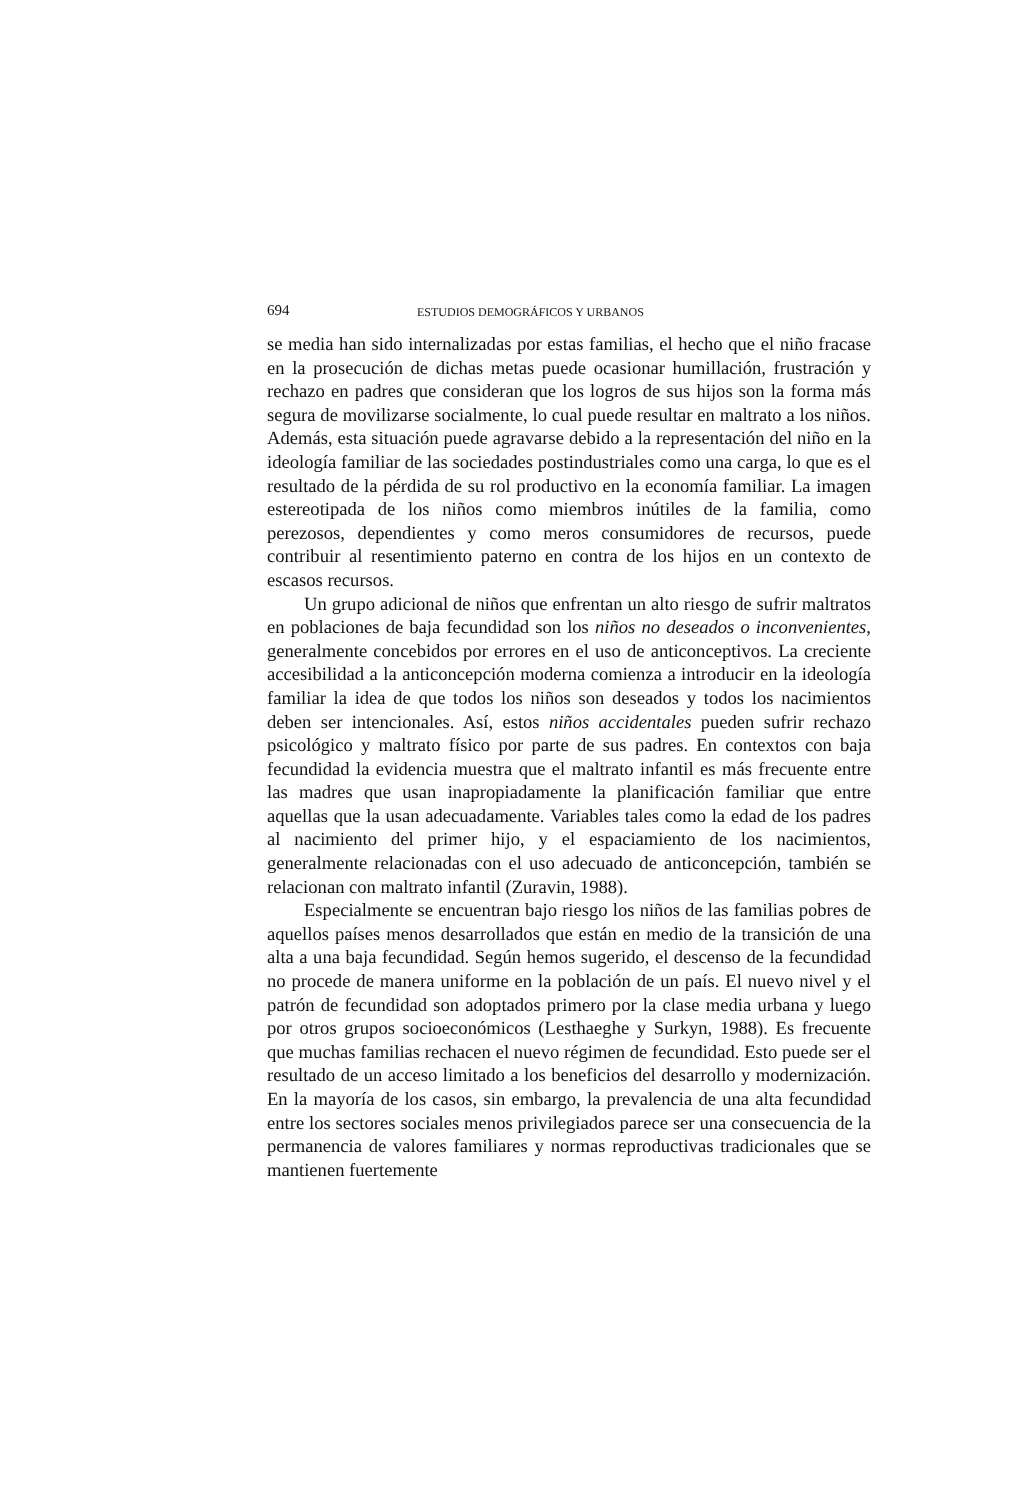694 ESTUDIOS DEMOGRÁFICOS Y URBANOS
se media han sido internalizadas por estas familias, el hecho que el niño fracase en la prosecución de dichas metas puede ocasionar humillación, frustración y rechazo en padres que consideran que los logros de sus hijos son la forma más segura de movilizarse socialmente, lo cual puede resultar en maltrato a los niños. Además, esta situación puede agravarse debido a la representación del niño en la ideología familiar de las sociedades postindustriales como una carga, lo que es el resultado de la pérdida de su rol productivo en la economía familiar. La imagen estereotipada de los niños como miembros inútiles de la familia, como perezosos, dependientes y como meros consumidores de recursos, puede contribuir al resentimiento paterno en contra de los hijos en un contexto de escasos recursos.
Un grupo adicional de niños que enfrentan un alto riesgo de sufrir maltratos en poblaciones de baja fecundidad son los niños no deseados o inconvenientes, generalmente concebidos por errores en el uso de anticonceptivos. La creciente accesibilidad a la anticoncepción moderna comienza a introducir en la ideología familiar la idea de que todos los niños son deseados y todos los nacimientos deben ser intencionales. Así, estos niños accidentales pueden sufrir rechazo psicológico y maltrato físico por parte de sus padres. En contextos con baja fecundidad la evidencia muestra que el maltrato infantil es más frecuente entre las madres que usan inapropiadamente la planificación familiar que entre aquellas que la usan adecuadamente. Variables tales como la edad de los padres al nacimiento del primer hijo, y el espaciamiento de los nacimientos, generalmente relacionadas con el uso adecuado de anticoncepción, también se relacionan con maltrato infantil (Zuravin, 1988).
Especialmente se encuentran bajo riesgo los niños de las familias pobres de aquellos países menos desarrollados que están en medio de la transición de una alta a una baja fecundidad. Según hemos sugerido, el descenso de la fecundidad no procede de manera uniforme en la población de un país. El nuevo nivel y el patrón de fecundidad son adoptados primero por la clase media urbana y luego por otros grupos socioeconómicos (Lesthaeghe y Surkyn, 1988). Es frecuente que muchas familias rechacen el nuevo régimen de fecundidad. Esto puede ser el resultado de un acceso limitado a los beneficios del desarrollo y modernización. En la mayoría de los casos, sin embargo, la prevalencia de una alta fecundidad entre los sectores sociales menos privilegiados parece ser una consecuencia de la permanencia de valores familiares y normas reproductivas tradicionales que se mantienen fuertemente